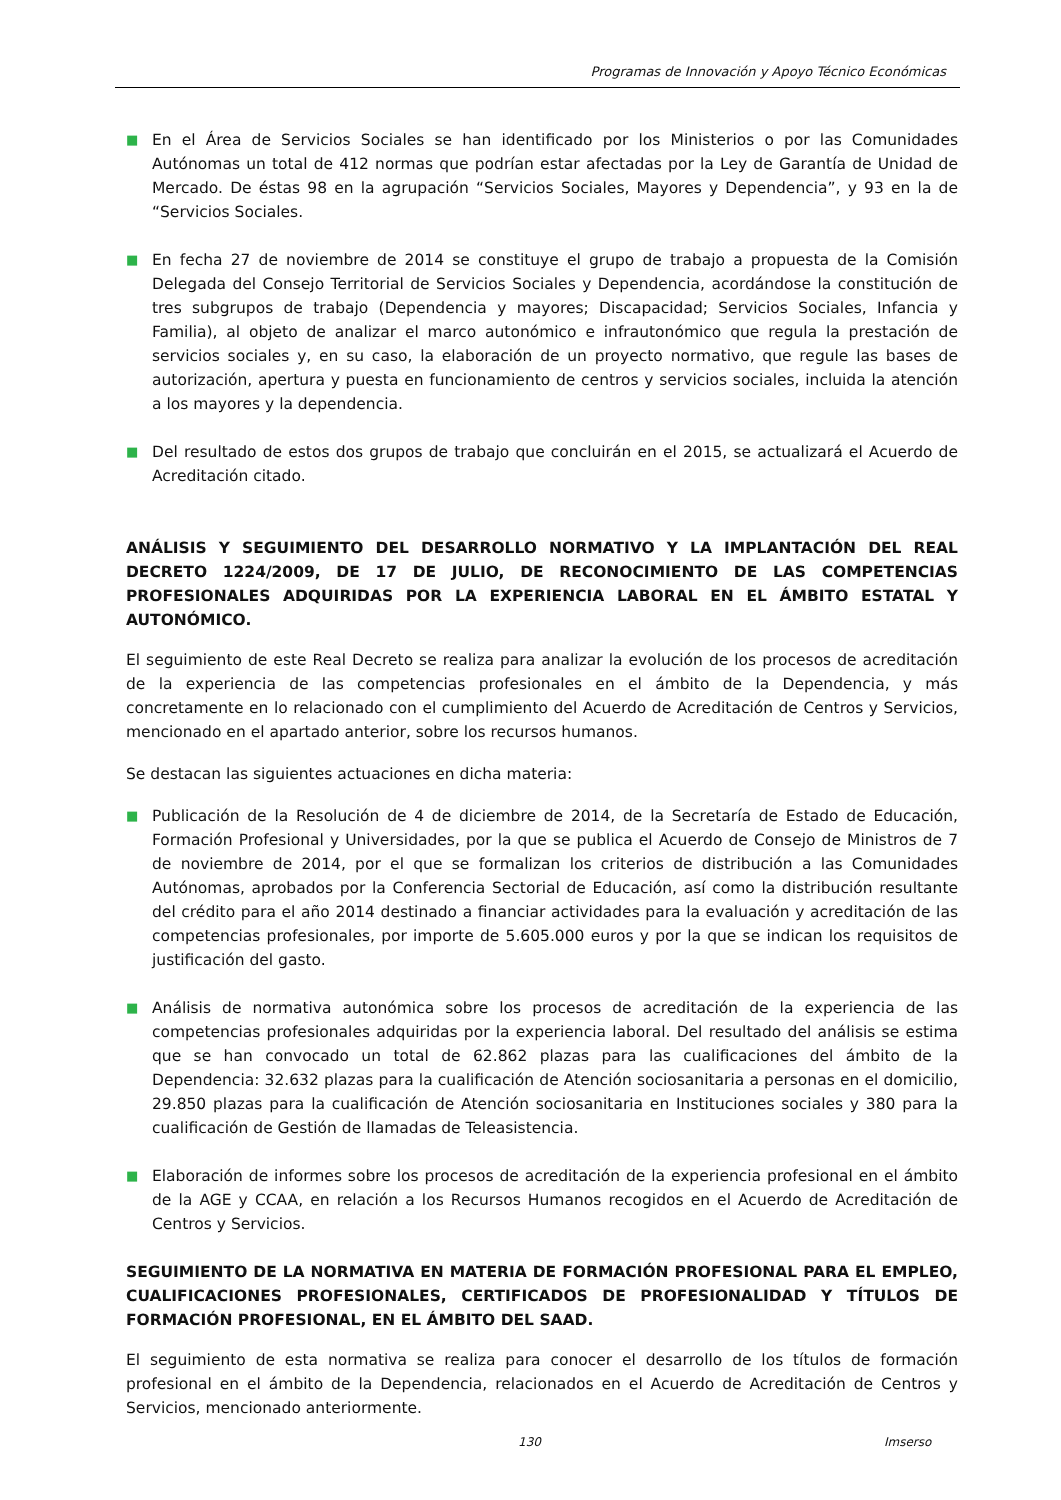Programas de Innovación y Apoyo Técnico Económicas
■
En el Área de Servicios Sociales se han identificado por los Ministerios o por las Comunidades Autónomas un total de 412 normas que podrían estar afectadas por la Ley de Garantía de Unidad de Mercado. De éstas 98 en la agrupación “Servicios Sociales, Mayores y Dependencia”, y 93 en la de “Servicios Sociales.
■
En fecha 27 de noviembre de 2014 se constituye el grupo de trabajo a propuesta de la Comisión Delegada del Consejo Territorial de Servicios Sociales y Dependencia, acordándose la constitución de tres subgrupos de trabajo (Dependencia y mayores; Discapacidad; Servicios Sociales, Infancia y Familia), al objeto de analizar el marco autonómico e infrautonómico que regula la prestación de servicios sociales y, en su caso, la elaboración de un proyecto normativo, que regule las bases de autorización, apertura y puesta en funcionamiento de centros y servicios sociales, incluida la atención a los mayores y la dependencia.
■
Del resultado de estos dos grupos de trabajo que concluirán en el 2015, se actualizará el Acuerdo de Acreditación citado.
ANÁLISIS Y SEGUIMIENTO DEL DESARROLLO NORMATIVO Y LA IMPLANTACIÓN DEL REAL DECRETO 1224/2009, DE 17 DE JULIO, DE RECONOCIMIENTO DE LAS COMPETENCIAS PROFESIONALES ADQUIRIDAS POR LA EXPERIENCIA LABORAL EN EL ÁMBITO ESTATAL Y AUTONÓMICO.
El seguimiento de este Real Decreto se realiza para analizar la evolución de los procesos de acreditación de la experiencia de las competencias profesionales en el ámbito de la Dependencia, y más concretamente en lo relacionado con el cumplimiento del Acuerdo de Acreditación de Centros y Servicios, mencionado en el apartado anterior, sobre los recursos humanos.
Se destacan las siguientes actuaciones en dicha materia:
■
Publicación de la Resolución de 4 de diciembre de 2014, de la Secretaría de Estado de Educación, Formación Profesional y Universidades, por la que se publica el Acuerdo de Consejo de Ministros de 7 de noviembre de 2014, por el que se formalizan los criterios de distribución a las Comunidades Autónomas, aprobados por la Conferencia Sectorial de Educación, así como la distribución resultante del crédito para el año 2014 destinado a financiar actividades para la evaluación y acreditación de las competencias profesionales, por importe de 5.605.000 euros y por la que se indican los requisitos de justificación del gasto.
■
Análisis de normativa autonómica sobre los procesos de acreditación de la experiencia de las competencias profesionales adquiridas por la experiencia laboral. Del resultado del análisis se estima que se han convocado un total de 62.862 plazas para las cualificaciones del ámbito de la Dependencia: 32.632 plazas para la cualificación de Atención sociosanitaria a personas en el domicilio, 29.850 plazas para la cualificación de Atención sociosanitaria en Instituciones sociales y 380 para la cualificación de Gestión de llamadas de Teleasistencia.
■
Elaboración de informes sobre los procesos de acreditación de la experiencia profesional en el ámbito de la AGE y CCAA, en relación a los Recursos Humanos recogidos en el Acuerdo de Acreditación de Centros y Servicios.
SEGUIMIENTO DE LA NORMATIVA EN MATERIA DE FORMACIÓN PROFESIONAL PARA EL EMPLEO, CUALIFICACIONES PROFESIONALES, CERTIFICADOS DE PROFESIONALIDAD Y TÍTULOS DE FORMACIÓN PROFESIONAL, EN EL ÁMBITO DEL SAAD.
El seguimiento de esta normativa se realiza para conocer el desarrollo de los títulos de formación profesional en el ámbito de la Dependencia, relacionados en el Acuerdo de Acreditación de Centros y Servicios, mencionado anteriormente.
130 Imserso